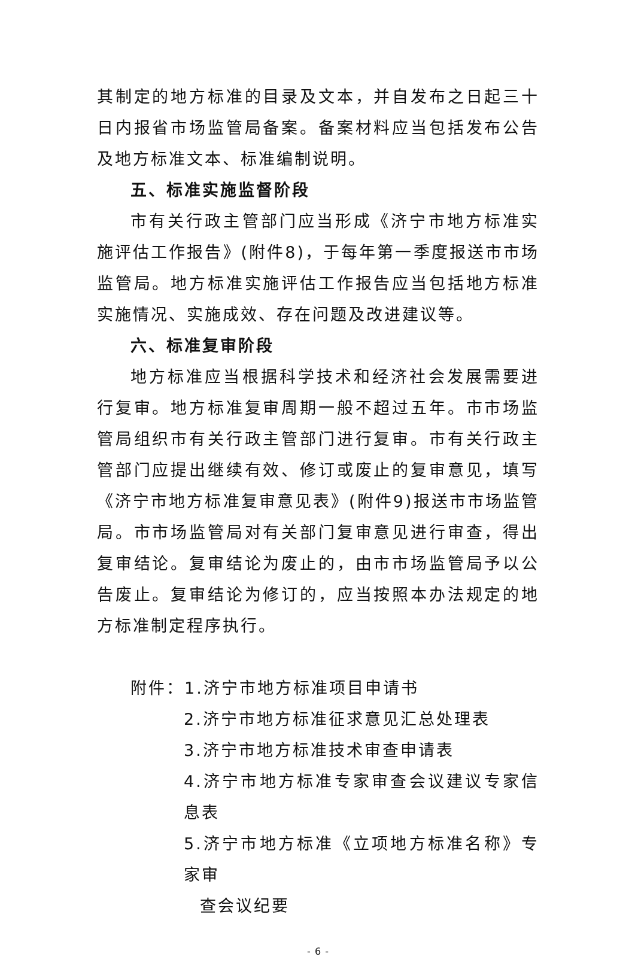其制定的地方标准的目录及文本，并自发布之日起三十日内报省市场监管局备案。备案材料应当包括发布公告及地方标准文本、标准编制说明。
五、标准实施监督阶段
市有关行政主管部门应当形成《济宁市地方标准实施评估工作报告》(附件8)，于每年第一季度报送市市场监管局。地方标准实施评估工作报告应当包括地方标准实施情况、实施成效、存在问题及改进建议等。
六、标准复审阶段
地方标准应当根据科学技术和经济社会发展需要进行复审。地方标准复审周期一般不超过五年。市市场监管局组织市有关行政主管部门进行复审。市有关行政主管部门应提出继续有效、修订或废止的复审意见，填写《济宁市地方标准复审意见表》(附件9)报送市市场监管局。市市场监管局对有关部门复审意见进行审查，得出复审结论。复审结论为废止的，由市市场监管局予以公告废止。复审结论为修订的，应当按照本办法规定的地方标准制定程序执行。
附件：1.济宁市地方标准项目申请书
2.济宁市地方标准征求意见汇总处理表
3.济宁市地方标准技术审查申请表
4.济宁市地方标准专家审查会议建议专家信息表
5.济宁市地方标准《立项地方标准名称》专家审
查会议纪要
- 6 -